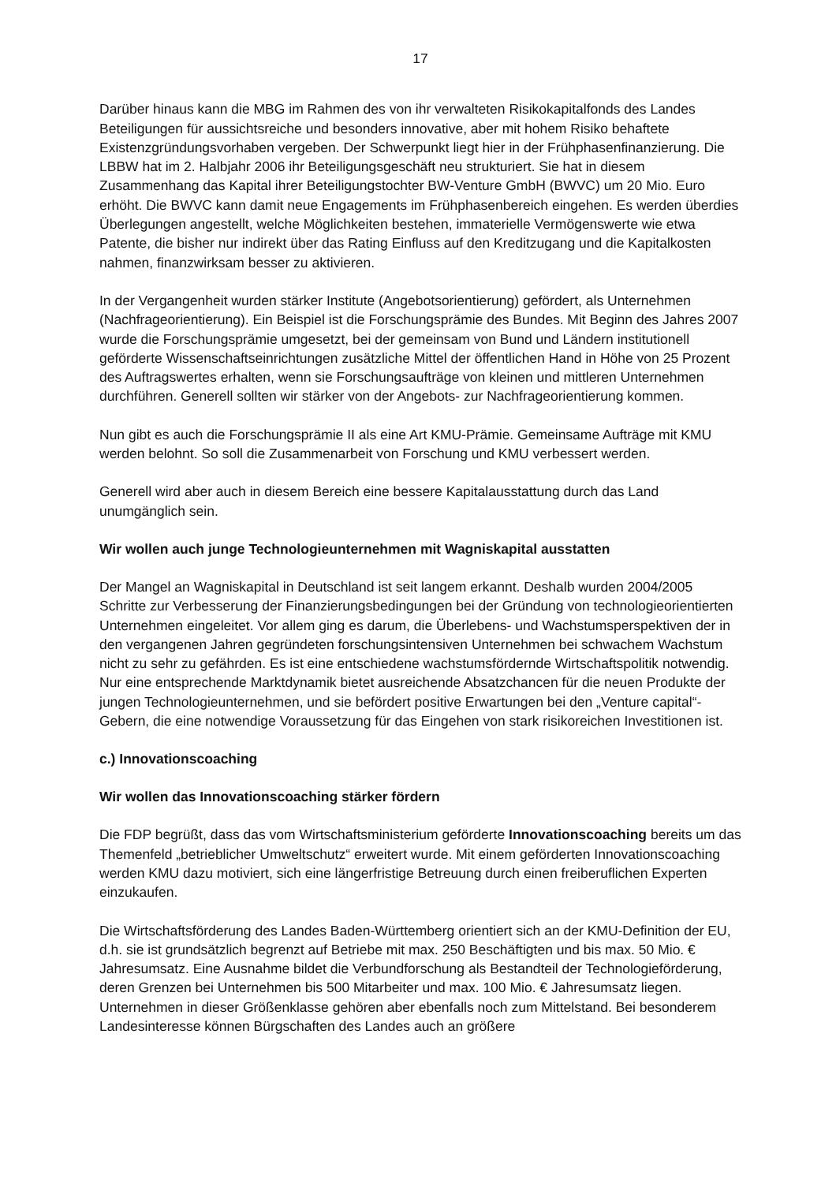17
Darüber hinaus kann die MBG im Rahmen des von ihr verwalteten Risikokapitalfonds des Landes Beteiligungen für aussichtsreiche und besonders innovative, aber mit hohem Risiko behaftete Existenzgründungsvorhaben vergeben. Der Schwerpunkt liegt hier in der Frühphasenfinanzierung. Die LBBW hat im 2. Halbjahr 2006 ihr Beteiligungsgeschäft neu strukturiert. Sie hat in diesem Zusammenhang das Kapital ihrer Beteiligungstochter BW-Venture GmbH (BWVC) um 20 Mio. Euro erhöht. Die BWVC kann damit neue Engagements im Frühphasenbereich eingehen. Es werden überdies Überlegungen angestellt, welche Möglichkeiten bestehen, immaterielle Vermögenswerte wie etwa Patente, die bisher nur indirekt über das Rating Einfluss auf den Kreditzugang und die Kapitalkosten nahmen, finanzwirksam besser zu aktivieren.
In der Vergangenheit wurden stärker Institute (Angebotsorientierung) gefördert, als Unternehmen (Nachfrageorientierung). Ein Beispiel ist die Forschungsprämie des Bundes. Mit Beginn des Jahres 2007 wurde die Forschungsprämie umgesetzt, bei der gemeinsam von Bund und Ländern institutionell geförderte Wissenschaftseinrichtungen zusätzliche Mittel der öffentlichen Hand in Höhe von 25 Prozent des Auftragswertes erhalten, wenn sie Forschungsaufträge von kleinen und mittleren Unternehmen durchführen. Generell sollten wir stärker von der Angebots- zur Nachfrageorientierung kommen.
Nun gibt es auch die Forschungsprämie II als eine Art KMU-Prämie. Gemeinsame Aufträge mit KMU werden belohnt. So soll die Zusammenarbeit von Forschung und KMU verbessert werden.
Generell wird aber auch in diesem Bereich eine bessere Kapitalausstattung durch das Land unumgänglich sein.
Wir wollen auch junge Technologieunternehmen mit Wagniskapital ausstatten
Der Mangel an Wagniskapital in Deutschland ist seit langem erkannt. Deshalb wurden 2004/2005 Schritte zur Verbesserung der Finanzierungsbedingungen bei der Gründung von technologieorientierten Unternehmen eingeleitet. Vor allem ging es darum, die Überlebens- und Wachstumsperspektiven der in den vergangenen Jahren gegründeten forschungsintensiven Unternehmen bei schwachem Wachstum nicht zu sehr zu gefährden. Es ist eine entschiedene wachstumsfördernde Wirtschaftspolitik notwendig. Nur eine entsprechende Marktdynamik bietet ausreichende Absatzchancen für die neuen Produkte der jungen Technologieunternehmen, und sie befördert positive Erwartungen bei den „Venture capital“-Gebern, die eine notwendige Voraussetzung für das Eingehen von stark risikoreichen Investitionen ist.
c.) Innovationscoaching
Wir wollen das Innovationscoaching stärker fördern
Die FDP begrüßt, dass das vom Wirtschaftsministerium geförderte Innovationscoaching bereits um das Themenfeld „betrieblicher Umweltschutz“ erweitert wurde. Mit einem geförderten Innovationscoaching werden KMU dazu motiviert, sich eine längerfristige Betreuung durch einen freiberuflichen Experten einzukaufen.
Die Wirtschaftsförderung des Landes Baden-Württemberg orientiert sich an der KMU-Definition der EU, d.h. sie ist grundsätzlich begrenzt auf Betriebe mit max. 250 Beschäftigten und bis max. 50 Mio. € Jahresumsatz. Eine Ausnahme bildet die Verbundforschung als Bestandteil der Technologieförderung, deren Grenzen bei Unternehmen bis 500 Mitarbeiter und max. 100 Mio. € Jahresumsatz liegen. Unternehmen in dieser Größenklasse gehören aber ebenfalls noch zum Mittelstand. Bei besonderem Landesinteresse können Bürgschaften des Landes auch an größere